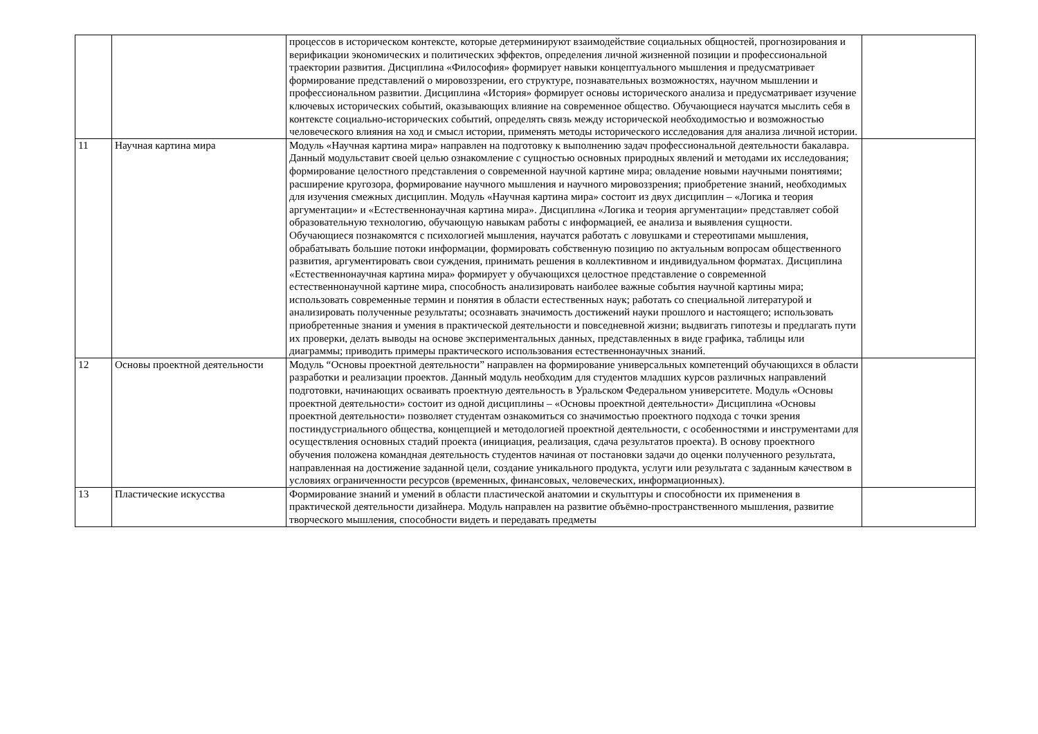| | | процессов в историческом контексте, которые детерминируют взаимодействие социальных общностей, прогнозирования и верификации экономических и политических эффектов, определения личной жизненной позиции и профессиональной траектории развития. Дисциплина «Философия» формирует навыки концептуального мышления и предусматривает формирование представлений о мировоззрении, его структуре, познавательных возможностях, научном мышлении и профессиональном развитии. Дисциплина «История» формирует основы исторического анализа и предусматривает изучение ключевых исторических событий, оказывающих влияние на современное общество. Обучающиеся научатся мыслить себя в контексте социально-исторических событий, определять связь между исторической необходимостью и возможностью человеческого влияния на ход и смысл истории, применять методы исторического исследования для анализа личной истории. | |
| 11 | Научная картина мира | Модуль «Научная картина мира» направлен на подготовку к выполнению задач профессиональной деятельности бакалавра. Данный модульставит своей целью ознакомление с сущностью основных природных явлений и методами их исследования; формирование целостного представления о современной научной картине мира; овладение новыми научными понятиями; расширение кругозора, формирование научного мышления и научного мировоззрения; приобретение знаний, необходимых для изучения смежных дисциплин. Модуль «Научная картина мира» состоит из двух дисциплин – «Логика и теория аргументации» и «Естественнонаучная картина мира». Дисциплина «Логика и теория аргументации» представляет собой образовательную технологию, обучающую навыкам работы с информацией, ее анализа и выявления сущности. Обучающиеся познакомятся с психологией мышления, научатся работать с ловушками и стереотипами мышления, обрабатывать большие потоки информации, формировать собственную позицию по актуальным вопросам общественного развития, аргументировать свои суждения, принимать решения в коллективном и индивидуальном форматах. Дисциплина «Естественнонаучная картина мира» формирует у обучающихся целостное представление о современной естественнонаучной картине мира, способность анализировать наиболее важные события научной картины мира; использовать современные термин и понятия в области естественных наук; работать со специальной литературой и анализировать полученные результаты; осознавать значимость достижений науки прошлого и настоящего; использовать приобретенные знания и умения в практической деятельности и повседневной жизни; выдвигать гипотезы и предлагать пути их проверки, делать выводы на основе экспериментальных данных, представленных в виде графика, таблицы или диаграммы; приводить примеры практического использования естественнонаучных знаний. | |
| 12 | Основы проектной деятельности | Модуль “Основы проектной деятельности” направлен на формирование универсальных компетенций обучающихся в области разработки и реализации проектов. Данный модуль необходим для студентов младших курсов различных направлений подготовки, начинающих осваивать проектную деятельность в Уральском Федеральном университете. Модуль «Основы проектной деятельности» состоит из одной дисциплины – «Основы проектной деятельности» Дисциплина «Основы проектной деятельности» позволяет студентам ознакомиться со значимостью проектного подхода с точки зрения постиндустриального общества, концепцией и методологией проектной деятельности, с особенностями и инструментами для осуществления основных стадий проекта (инициация, реализация, сдача результатов проекта). В основу проектного обучения положена командная деятельность студентов начиная от постановки задачи до оценки полученного результата, направленная на достижение заданной цели, создание уникального продукта, услуги или результата с заданным качеством в условиях ограниченности ресурсов (временных, финансовых, человеческих, информационных). | |
| 13 | Пластические искусства | Формирование знаний и умений в области пластической анатомии и скульптуры и способности их применения в практической деятельности дизайнера. Модуль направлен на развитие объёмно-пространственного мышления, развитие творческого мышления, способности видеть и передавать предметы | |